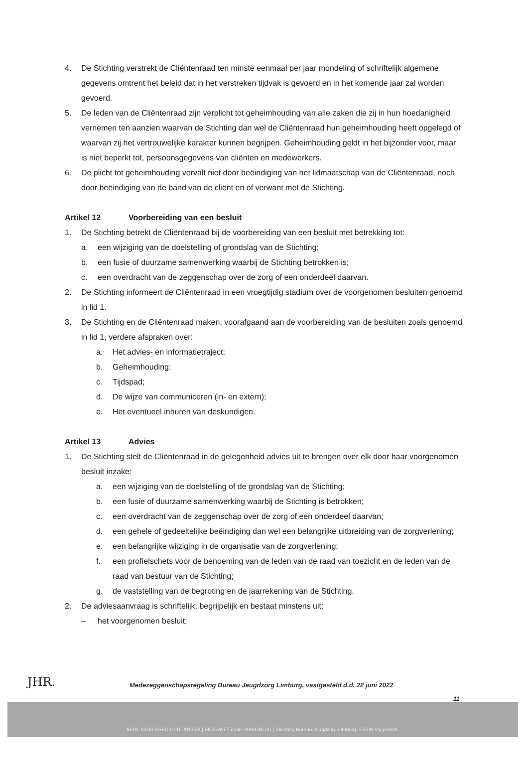4. De Stichting verstrekt de Cliëntenraad ten minste eenmaal per jaar mondeling of schriftelijk algemene gegevens omtrent het beleid dat in het verstreken tijdvak is gevoerd en in het komende jaar zal worden gevoerd.
5. De leden van de Cliëntenraad zijn verplicht tot geheimhouding van alle zaken die zij in hun hoedanigheid vernemen ten aanzien waarvan de Stichting dan wel de Cliëntenraad hun geheimhouding heeft opgelegd of waarvan zij het vertrouwelijke karakter kunnen begrijpen. Geheimhouding geldt in het bijzonder voor, maar is niet beperkt tot, persoonsgegevens van cliënten en medewerkers.
6. De plicht tot geheimhouding vervalt niet door beëindiging van het lidmaatschap van de Cliëntenraad, noch door beëindiging van de band van de cliënt en of verwant met de Stichting.
Artikel 12 Voorbereiding van een besluit
1. De Stichting betrekt de Cliëntenraad bij de voorbereiding van een besluit met betrekking tot:
a. een wijziging van de doelstelling of grondslag van de Stichting;
b. een fusie of duurzame samenwerking waarbij de Stichting betrokken is;
c. een overdracht van de zeggenschap over de zorg of een onderdeel daarvan.
2. De Stichting informeert de Cliëntenraad in een vroegtijdig stadium over de voorgenomen besluiten genoemd in lid 1.
3. De Stichting en de Cliëntenraad maken, voorafgaand aan de voorbereiding van de besluiten zoals genoemd in lid 1, verdere afspraken over:
a. Het advies- en informatietraject;
b. Geheimhouding;
c. Tijdspad;
d. De wijze van communiceren (in- en extern);
e. Het eventueel inhuren van deskundigen.
Artikel 13 Advies
1. De Stichting stelt de Cliëntenraad in de gelegenheid advies uit te brengen over elk door haar voorgenomen besluit inzake:
a. een wijziging van de doelstelling of de grondslag van de Stichting;
b. een fusie of duurzame samenwerking waarbij de Stichting is betrokken;
c. een overdracht van de zeggenschap over de zorg of een onderdeel daarvan;
d. een gehele of gedeeltelijke beëindiging dan wel een belangrijke uitbreiding van de zorgverlening;
e. een belangrijke wijziging in de organisatie van de zorgverlening;
f. een profielschets voor de benoeming van de leden van de raad van toezicht en de leden van de raad van bestuur van de Stichting;
g. de vaststelling van de begroting en de jaarrekening van de Stichting.
2. De adviesaanvraag is schriftelijk, begrijpelijk en bestaat minstens uit:
– het voorgenomen besluit;
JHR.
Medezeggenschapsregeling Bureau Jeugdzorg Limburg, vastgesteld d.d. 22 juni 2022
11
IBAN: NL03 RABO 0131 2013 28 | BIC/SWIFT code: RABONL2U | Stichting Bureau Jeugdzorg Limburg is BTW-vrijgesteld.